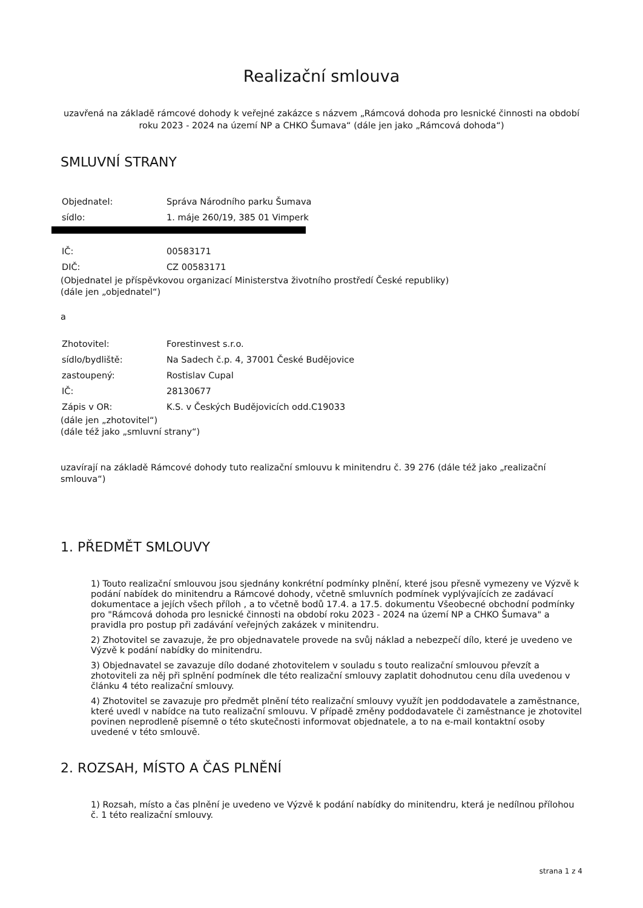Realizační smlouva
uzavřená na základě rámcové dohody k veřejné zakázce s názvem „Rámcová dohoda pro lesnické činnosti na období roku 2023 - 2024 na území NP a CHKO Šumava“ (dále jen jako „Rámcová dohoda“)
SMLUVNÍ STRANY
| Objednatel: | Správa Národního parku Šumava |
| sídlo: | 1. máje 260/19, 385 01 Vimperk |
| IČ: | 00583171 |
| DIČ: | CZ 00583171 |
(Objednatel je příspěvkovou organizací Ministerstva životního prostředí České republiky)
(dále jen „objednatel“)
a
| Zhotovitel: | Forestinvest s.r.o. |
| sídlo/bydliště: | Na Sadech č.p. 4, 37001 České Budějovice |
| zastoupený: | Rostislav Cupal |
| IČ: | 28130677 |
| Zápis v OR: | K.S. v Českých Budějovicích odd.C19033 |
(dále jen „zhotovitel“)
(dále též jako „smluvní strany“)
uzavírají na základě Rámcové dohody tuto realizační smlouvu k minitendru č. 39 276 (dále též jako „realizační smlouva“)
1. PŘEDMĚT SMLOUVY
1) Touto realizační smlouvou jsou sjednány konkrétní podmínky plnění, které jsou přesně vymezeny ve Výzvě k podání nabídek do minitendru a Rámcové dohody, včetně smluvních podmínek vyplývajících ze zadávací dokumentace a jejích všech příloh , a to včetně bodů 17.4. a 17.5. dokumentu Všeobecné obchodní podmínky pro "Rámcová dohoda pro lesnické činnosti na období roku 2023 - 2024 na území NP a CHKO Šumava" a pravidla pro postup při zadávání veřejných zakázek v minitendru.
2) Zhotovitel se zavazuje, že pro objednavatele provede na svůj náklad a nebezpečí dílo, které je uvedeno ve Výzvě k podání nabídky do minitendru.
3) Objednavatel se zavazuje dílo dodané zhotovitelem v souladu s touto realizační smlouvou převzít a zhotoviteli za něj při splnění podmínek dle této realizační smlouvy zaplatit dohodnutou cenu díla uvedenou v článku 4 této realizační smlouvy.
4) Zhotovitel se zavazuje pro předmět plnění této realizační smlouvy využít jen poddodavatele a zaměstnance, které uvedl v nabídce na tuto realizační smlouvu. V případě změny poddodavatele či zaměstnance je zhotovitel povinen neprodleně písemně o této skutečnosti informovat objednatele, a to na e-mail kontaktní osoby uvedené v této smlouvě.
2. ROZSAH, MÍSTO A ČAS PLNĚNÍ
1) Rozsah, místo a čas plnění je uvedeno ve Výzvě k podání nabídky do minitendru, která je nedílnou přílohou č. 1 této realizační smlouvy.
strana 1 z 4